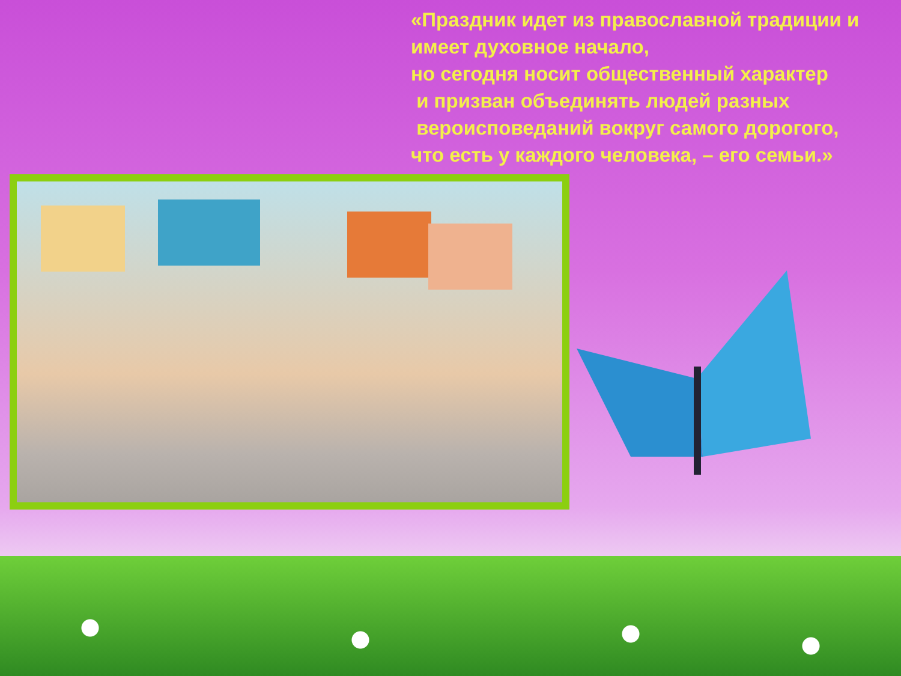«Праздник идет из православной традиции и имеет духовное начало,
но сегодня носит общественный характер
и призван объединять людей разных
вероисповеданий вокруг самого дорогого,
что есть у каждого человека, – его семьи.»